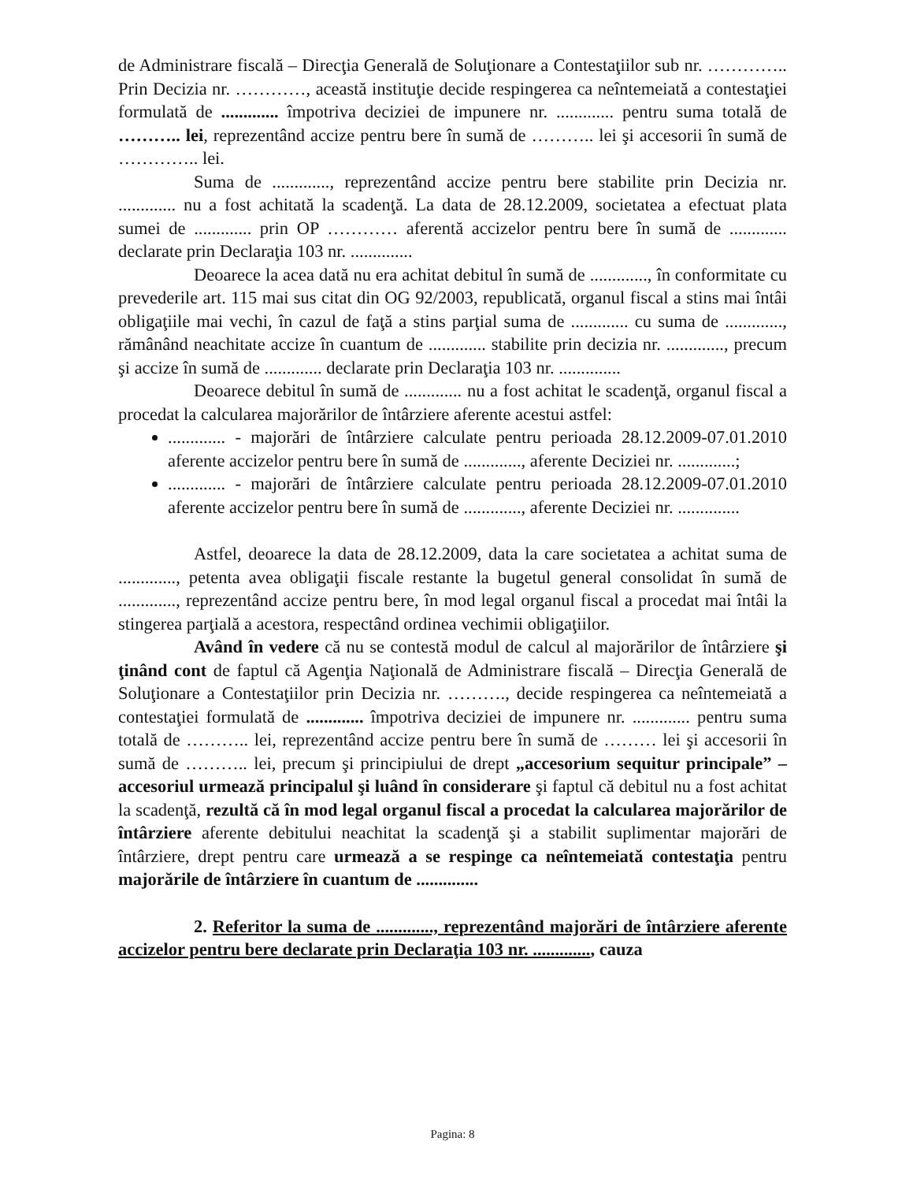de Administrare fiscală – Direcţia Generală de Soluţionare a Contestaţiilor sub nr. ………….. Prin Decizia nr. …………, această instituţie decide respingerea ca neîntemeiată a contestaţiei formulată de ............. împotriva deciziei de impunere nr. ............. pentru suma totală de ……….. lei, reprezentând accize pentru bere în sumă de ……….. lei şi accesorii în sumă de ………….. lei.
Suma de ............., reprezentând accize pentru bere stabilite prin Decizia nr. ............. nu a fost achitată la scadenţă. La data de 28.12.2009, societatea a efectuat plata sumei de ............. prin OP ………… aferentă accizelor pentru bere în sumă de ............. declarate prin Declaraţia 103 nr. ..............
Deoarece la acea dată nu era achitat debitul în sumă de ............., în conformitate cu prevederile art. 115 mai sus citat din OG 92/2003, republicată, organul fiscal a stins mai întâi obligaţiile mai vechi, în cazul de faţă a stins parţial suma de ............. cu suma de ............., rămânând neachitate accize în cuantum de ............. stabilite prin decizia nr. ............., precum şi accize în sumă de ............. declarate prin Declaraţia 103 nr. ..............
Deoarece debitul în sumă de ............. nu a fost achitat le scadenţă, organul fiscal a procedat la calcularea majorărilor de întârziere aferente acestui astfel:
............. - majorări de întârziere calculate pentru perioada 28.12.2009-07.01.2010 aferente accizelor pentru bere în sumă de ............., aferente Deciziei nr. .............;
............. - majorări de întârziere calculate pentru perioada 28.12.2009-07.01.2010 aferente accizelor pentru bere în sumă de ............., aferente Deciziei nr. ..............
Astfel, deoarece la data de 28.12.2009, data la care societatea a achitat suma de ............., petenta avea obligaţii fiscale restante la bugetul general consolidat în sumă de ............., reprezentând accize pentru bere, în mod legal organul fiscal a procedat mai întâi la stingerea parţială a acestora, respectând ordinea vechimii obligaţiilor.
Având în vedere că nu se contestă modul de calcul al majorărilor de întârziere şi ţinând cont de faptul că Agenţia Naţională de Administrare fiscală – Direcţia Generală de Soluţionare a Contestaţiilor prin Decizia nr. ………., decide respingerea ca neîntemeiată a contestaţiei formulată de ............. împotriva deciziei de impunere nr. ............. pentru suma totală de ……….. lei, reprezentând accize pentru bere în sumă de ……… lei şi accesorii în sumă de ……….. lei, precum şi principiului de drept „accesorium sequitur principale” – accesoriul urmează principalul şi luând în considerare şi faptul că debitul nu a fost achitat la scadenţă, rezultă că în mod legal organul fiscal a procedat la calcularea majorărilor de întârziere aferente debitului neachitat la scadenţă şi a stabilit suplimentar majorări de întârziere, drept pentru care urmează a se respinge ca neîntemeiată contestaţia pentru majorările de întârziere în cuantum de ..............
2. Referitor la suma de ............., reprezentând majorări de întârziere aferente accizelor pentru bere declarate prin Declaraţia 103 nr. ............., cauza
Pagina: 8